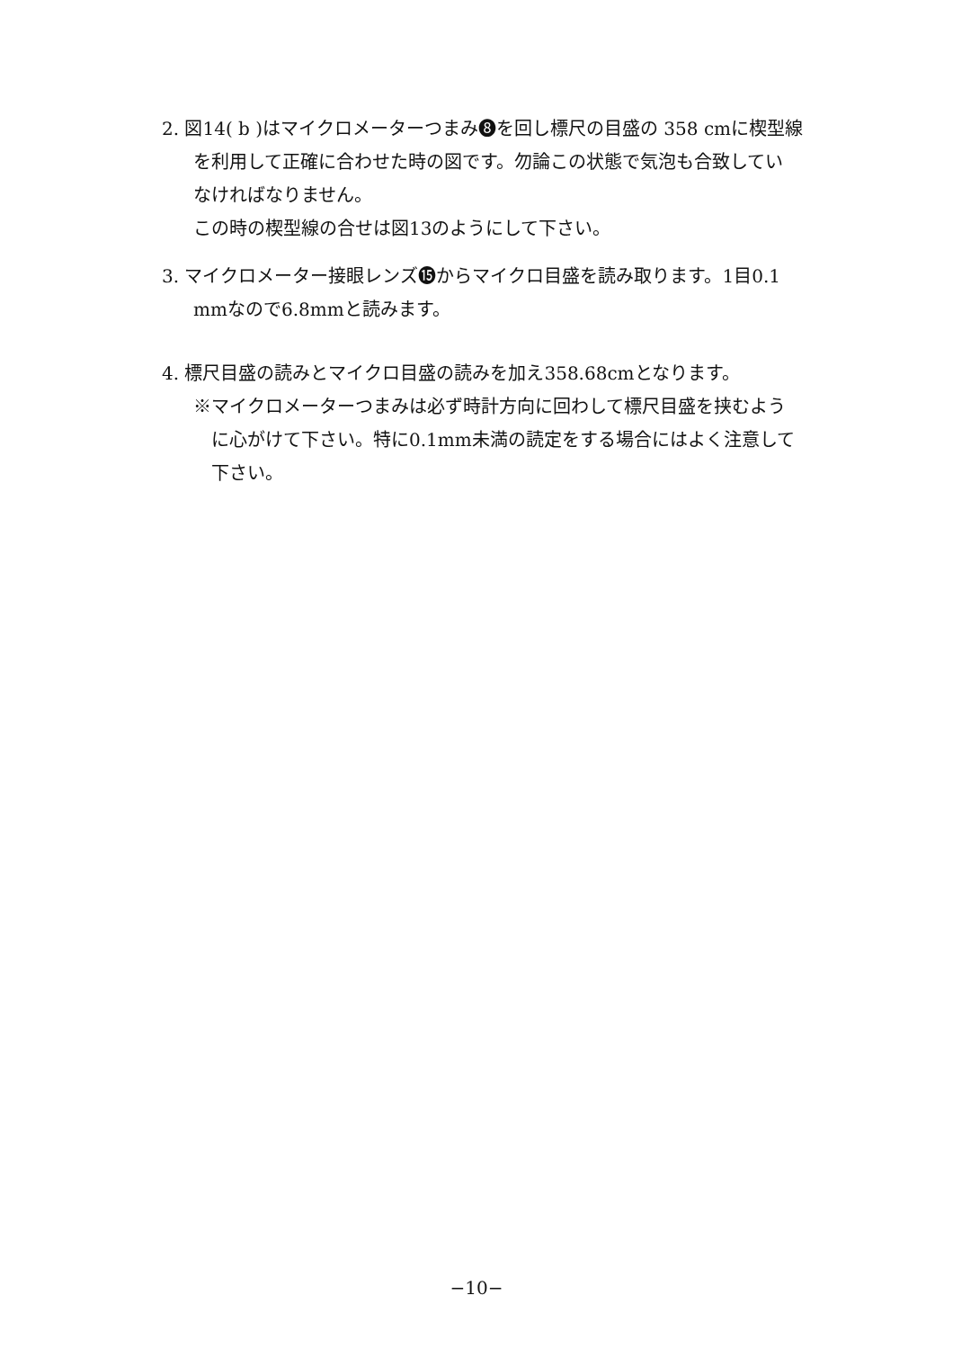2. 図14( b )はマイクロメーターつまみ❽を回し標尺の目盛の 358 cmに楔型線
を利用して正確に合わせた時の図です。勿論この状態で気泡も合致してい
なければなりません。
この時の楔型線の合せは図13のようにして下さい。
3. マイクロメーター接眼レンズ⓯からマイクロ目盛を読み取ります。1目0.1
mmなので6.8mmと読みます。
4. 標尺目盛の読みとマイクロ目盛の読みを加え358.68cmとなります。
※マイクロメーターつまみは必ず時計方向に回わして標尺目盛を挟むよう
に心がけて下さい。特に0.1mm未満の読定をする場合にはよく注意して
下さい。
−10−